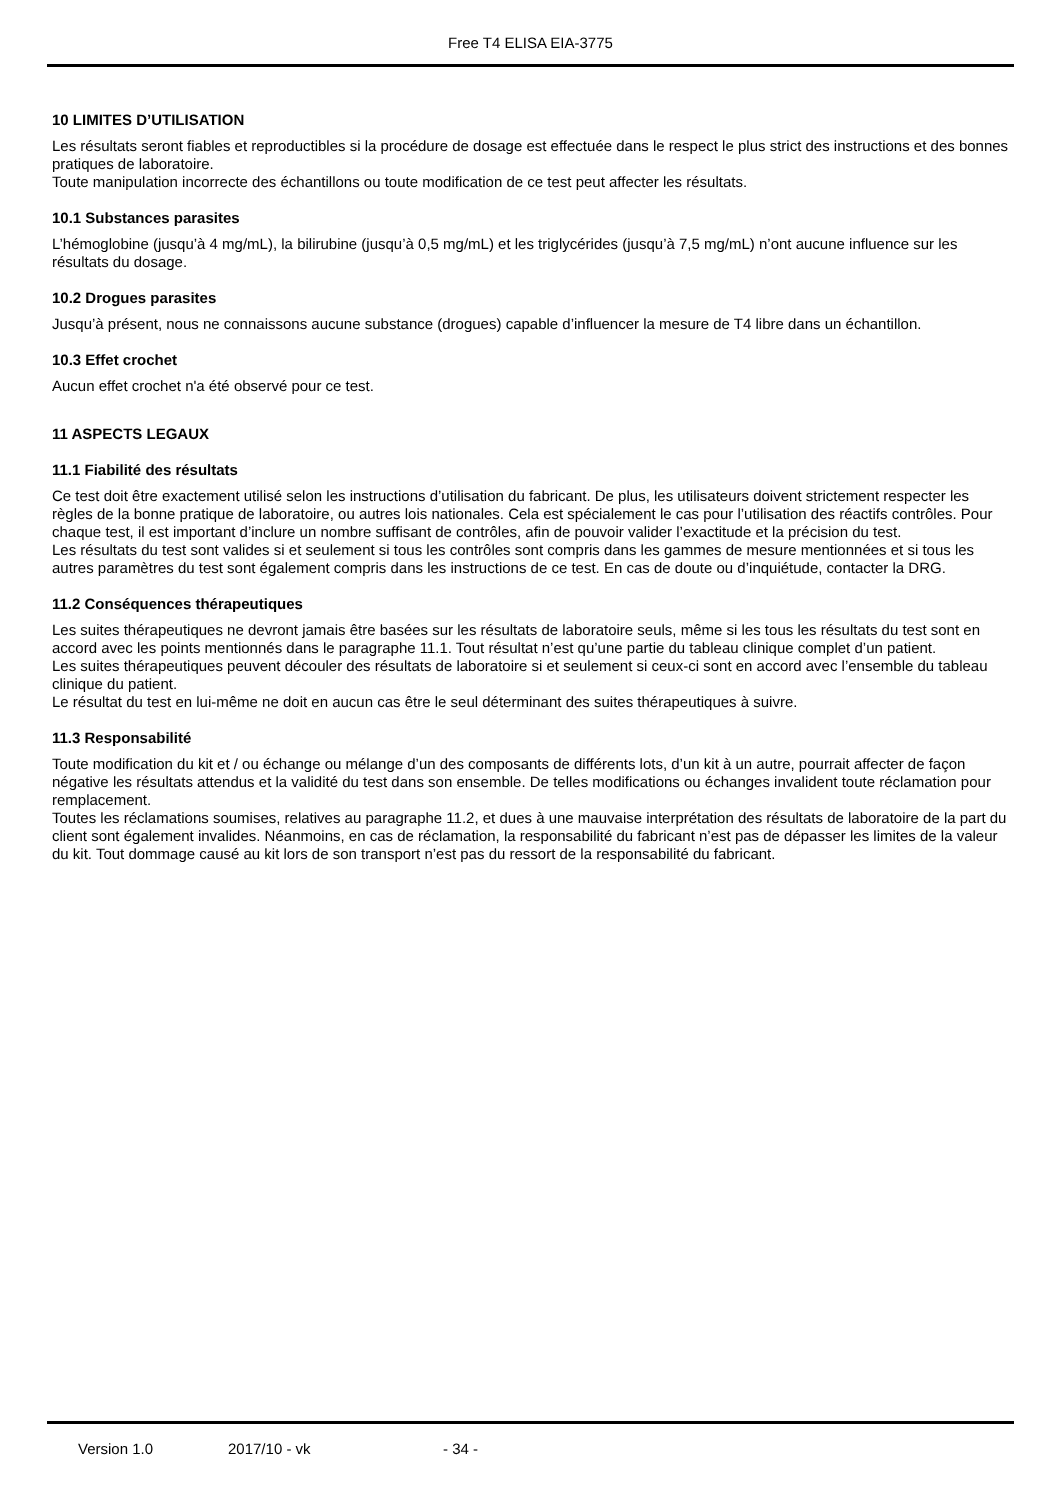Free T4 ELISA EIA-3775
10 LIMITES D’UTILISATION
Les résultats seront fiables et reproductibles si la procédure de dosage est effectuée dans le respect le plus strict des instructions et des bonnes pratiques de laboratoire.
Toute manipulation incorrecte des échantillons ou toute modification de ce test peut affecter les résultats.
10.1 Substances parasites
L’hémoglobine (jusqu’à 4 mg/mL), la bilirubine (jusqu’à 0,5 mg/mL) et les triglycérides (jusqu’à 7,5 mg/mL) n’ont aucune influence sur les résultats du dosage.
10.2 Drogues parasites
Jusqu’à présent, nous ne connaissons aucune substance (drogues) capable d’influencer la mesure de T4 libre dans un échantillon.
10.3 Effet crochet
Aucun effet crochet n'a été observé pour ce test.
11 ASPECTS LEGAUX
11.1 Fiabilité des résultats
Ce test doit être exactement utilisé selon les instructions d’utilisation du fabricant. De plus, les utilisateurs doivent strictement respecter les règles de la bonne pratique de laboratoire, ou autres lois nationales. Cela est spécialement le cas pour l’utilisation des réactifs contrôles. Pour chaque test, il est important d’inclure un nombre suffisant de contrôles, afin de pouvoir valider l’exactitude et la précision du test.
Les résultats du test sont valides si et seulement si tous les contrôles sont compris dans les gammes de mesure mentionnées et si tous les autres paramètres du test sont également compris dans les instructions de ce test. En cas de doute ou d’inquiétude, contacter la DRG.
11.2 Conséquences thérapeutiques
Les suites thérapeutiques ne devront jamais être basées sur les résultats de laboratoire seuls, même si les tous les résultats du test sont en accord avec les points mentionnés dans le paragraphe 11.1. Tout résultat n’est qu’une partie du tableau clinique complet d’un patient.
Les suites thérapeutiques peuvent découler des résultats de laboratoire si et seulement si ceux-ci sont en accord avec l’ensemble du tableau clinique du patient.
Le résultat du test en lui-même ne doit en aucun cas être le seul déterminant des suites thérapeutiques à suivre.
11.3 Responsabilité
Toute modification du kit et / ou échange ou mélange d’un des composants de différents lots, d’un kit à un autre, pourrait affecter de façon négative les résultats attendus et la validité du test dans son ensemble. De telles modifications ou échanges invalident toute réclamation pour remplacement.
Toutes les réclamations soumises, relatives au paragraphe 11.2, et dues à une mauvaise interprétation des résultats de laboratoire de la part du client sont également invalides. Néanmoins, en cas de réclamation, la responsabilité du fabricant n’est pas de dépasser les limites de la valeur du kit. Tout dommage causé au kit lors de son transport n’est pas du ressort de la responsabilité du fabricant.
Version 1.0 2017/10 - vk - 34 -